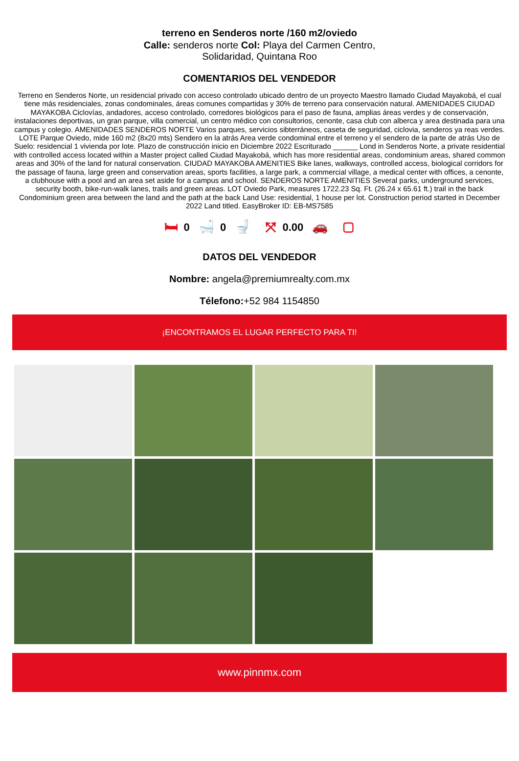terreno en Senderos norte /160 m2/oviedo
Calle: senderos norte Col: Playa del Carmen Centro,
Solidaridad, Quintana Roo
COMENTARIOS DEL VENDEDOR
Terreno en Senderos Norte, un residencial privado con acceso controlado ubicado dentro de un proyecto Maestro llamado Ciudad Mayakobá, el cual tiene más residenciales, zonas condominales, áreas comunes compartidas y 30% de terreno para conservación natural. AMENIDADES CIUDAD MAYAKOBA Ciclovías, andadores, acceso controlado, corredores biológicos para el paso de fauna, amplias áreas verdes y de conservación, instalaciones deportivas, un gran parque, villa comercial, un centro médico con consultorios, cenonte, casa club con alberca y area destinada para una campus y colegio. AMENIDADES SENDEROS NORTE Varios parques, servicios sibterráneos, caseta de seguridad, ciclovia, senderos ya reas verdes. LOTE Parque Oviedo, mide 160 m2 (8x20 mts) Sendero en la atrás Area verde condominal entre el terreno y el sendero de la parte de atrás Uso de Suelo: residencial 1 vivienda por lote. Plazo de construcción inicio en Diciembre 2022 Escriturado ______ Lond in Senderos Norte, a private residential with controlled access located within a Master project called Ciudad Mayakobá, which has more residential areas, condominium areas, shared common areas and 30% of the land for natural conservation. CIUDAD MAYAKOBA AMENITIES Bike lanes, walkways, controlled access, biological corridors for the passage of fauna, large green and conservation areas, sports facilities, a large park, a commercial village, a medical center with offices, a cenonte, a clubhouse with a pool and an area set aside for a campus and school. SENDEROS NORTE AMENITIES Several parks, underground services, security booth, bike-run-walk lanes, trails and green areas. LOT Oviedo Park, measures 1722.23 Sq. Ft. (26.24 x 65.61 ft.) trail in the back Condominium green area between the land and the path at the back Land Use: residential, 1 house per lot. Construction period started in December 2022 Land titled. EasyBroker ID: EB-MS7585
🛏 0 🛁 0 🚽 ⤧ 0.00 🚗 ▢
DATOS DEL VENDEDOR
Nombre: angela@premiumrealty.com.mx
Télefono:+52 984 1154850
¡ENCONTRAMOS EL LUGAR PERFECTO PARA TI!
www.pinnmx.com